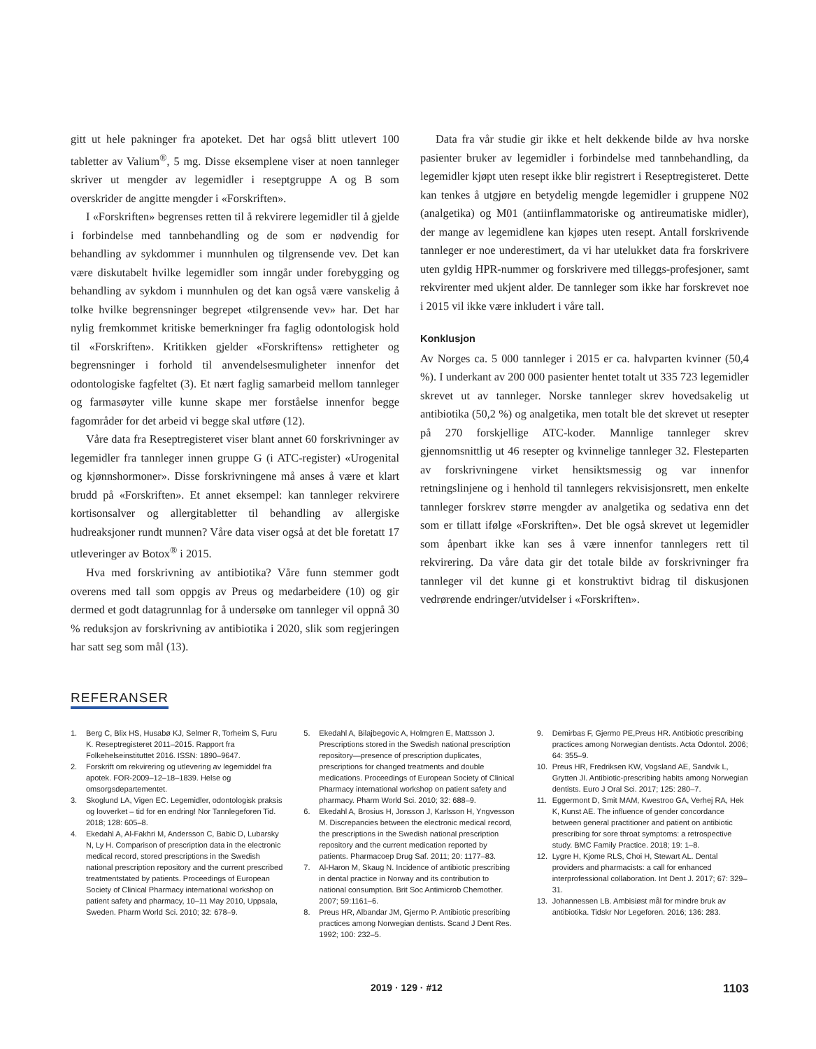gitt ut hele pakninger fra apoteket. Det har også blitt utlevert 100 tabletter av Valium<sup>®</sup>, 5 mg. Disse eksemplene viser at noen tannleger skriver ut mengder av legemidler i reseptgruppe A og B som overskrider de angitte mengder i «Forskriften».
I «Forskriften» begrenses retten til å rekvirere legemidler til å gjelde i forbindelse med tannbehandling og de som er nødvendig for behandling av sykdommer i munnhulen og tilgrensende vev. Det kan være diskutabelt hvilke legemidler som inngår under forebygging og behandling av sykdom i munnhulen og det kan også være vanskelig å tolke hvilke begrensninger begrepet «tilgrensende vev» har. Det har nylig fremkommet kritiske bemerkninger fra faglig odontologisk hold til «Forskriften». Kritikken gjelder «Forskriftens» rettigheter og begrensninger i forhold til anvendelsesmuligheter innenfor det odontologiske fagfeltet (3). Et nært faglig samarbeid mellom tannleger og farmasøyter ville kunne skape mer forståelse innenfor begge fagområder for det arbeid vi begge skal utføre (12).
Våre data fra Reseptregisteret viser blant annet 60 forskrivninger av legemidler fra tannleger innen gruppe G (i ATC-register) «Urogenital og kjønnshormoner». Disse forskrivningene må anses å være et klart brudd på «Forskriften». Et annet eksempel: kan tannleger rekvirere kortisonsalver og allergitabletter til behandling av allergiske hudreaksjoner rundt munnen? Våre data viser også at det ble foretatt 17 utleveringer av Botox<sup>®</sup> i 2015.
Hva med forskrivning av antibiotika? Våre funn stemmer godt overens med tall som oppgis av Preus og medarbeidere (10) og gir dermed et godt datagrunnlag for å undersøke om tannleger vil oppnå 30 % reduksjon av forskrivning av antibiotika i 2020, slik som regjeringen har satt seg som mål (13).
Data fra vår studie gir ikke et helt dekkende bilde av hva norske pasienter bruker av legemidler i forbindelse med tannbehandling, da legemidler kjøpt uten resept ikke blir registrert i Reseptregisteret. Dette kan tenkes å utgjøre en betydelig mengde legemidler i gruppene N02 (analgetika) og M01 (antiinflammatoriske og antireumatiske midler), der mange av legemidlene kan kjøpes uten resept. Antall forskrivende tannleger er noe underestimert, da vi har utelukket data fra forskrivere uten gyldig HPR-nummer og forskrivere med tilleggs-profesjoner, samt rekvirenter med ukjent alder. De tannleger som ikke har forskrevet noe i 2015 vil ikke være inkludert i våre tall.
Konklusjon
Av Norges ca. 5 000 tannleger i 2015 er ca. halvparten kvinner (50,4 %). I underkant av 200 000 pasienter hentet totalt ut 335 723 legemidler skrevet ut av tannleger. Norske tannleger skrev hovedsakelig ut antibiotika (50,2 %) og analgetika, men totalt ble det skrevet ut resepter på 270 forskjellige ATC-koder. Mannlige tannleger skrev gjennomsnittlig ut 46 resepter og kvinnelige tannleger 32. Flesteparten av forskrivningene virket hensiktsmessig og var innenfor retningslinjene og i henhold til tannlegers rekvisisjonsrett, men enkelte tannleger forskrev større mengder av analgetika og sedativa enn det som er tillatt ifølge «Forskriften». Det ble også skrevet ut legemidler som åpenbart ikke kan ses å være innenfor tannlegers rett til rekvirering. Da våre data gir det totale bilde av forskrivninger fra tannleger vil det kunne gi et konstruktivt bidrag til diskusjonen vedrørende endringer/utvidelser i «Forskriften».
REFERANSER
1. Berg C, Blix HS, Husabø KJ, Selmer R, Torheim S, Furu K. Reseptregisteret 2011–2015. Rapport fra Folkehelseinstituttet 2016. ISSN: 1890–9647.
2. Forskrift om rekvirering og utlevering av legemiddel fra apotek. FOR-2009–12–18–1839. Helse og omsorgsdepartementet.
3. Skoglund LA, Vigen EC. Legemidler, odontologisk praksis og lovverket – tid for en endring! Nor Tannlegeforen Tid. 2018; 128: 605–8.
4. Ekedahl A, Al-Fakhri M, Andersson C, Babic D, Lubarsky N, Ly H. Comparison of prescription data in the electronic medical record, stored prescriptions in the Swedish national prescription repository and the current prescribed treatmentstated by patients. Proceedings of European Society of Clinical Pharmacy international workshop on patient safety and pharmacy, 10–11 May 2010, Uppsala, Sweden. Pharm World Sci. 2010; 32: 678–9.
5. Ekedahl A, Bilajbegovic A, Holmgren E, Mattsson J. Prescriptions stored in the Swedish national prescription repository—presence of prescription duplicates, prescriptions for changed treatments and double medications. Proceedings of European Society of Clinical Pharmacy international workshop on patient safety and pharmacy. Pharm World Sci. 2010; 32: 688–9.
6. Ekedahl A, Brosius H, Jonsson J, Karlsson H, Yngvesson M. Discrepancies between the electronic medical record, the prescriptions in the Swedish national prescription repository and the current medication reported by patients. Pharmacoep Drug Saf. 2011; 20: 1177–83.
7. Al-Haron M, Skaug N. Incidence of antibiotic prescribing in dental practice in Norway and its contribution to national consumption. Brit Soc Antimicrob Chemother. 2007; 59:1161–6.
8. Preus HR, Albandar JM, Gjermo P. Antibiotic prescribing practices among Norwegian dentists. Scand J Dent Res. 1992; 100: 232–5.
9. Demirbas F, Gjermo PE,Preus HR. Antibiotic prescribing practices among Norwegian dentists. Acta Odontol. 2006; 64: 355–9.
10. Preus HR, Fredriksen KW, Vogsland AE, Sandvik L, Grytten JI. Antibiotic-prescribing habits among Norwegian dentists. Euro J Oral Sci. 2017; 125: 280–7.
11. Eggermont D, Smit MAM, Kwestroo GA, Verhej RA, Hek K, Kunst AE. The influence of gender concordance between general practitioner and patient on antibiotic prescribing for sore throat symptoms: a retrospective study. BMC Family Practice. 2018; 19: 1–8.
12. Lygre H, Kjome RLS, Choi H, Stewart AL. Dental providers and pharmacists: a call for enhanced interprofessional collaboration. Int Dent J. 2017; 67: 329–31.
13. Johannessen LB. Ambisiøst mål for mindre bruk av antibiotika. Tidskr Nor Legeforen. 2016; 136: 283.
2019 · 129 · #12 1103